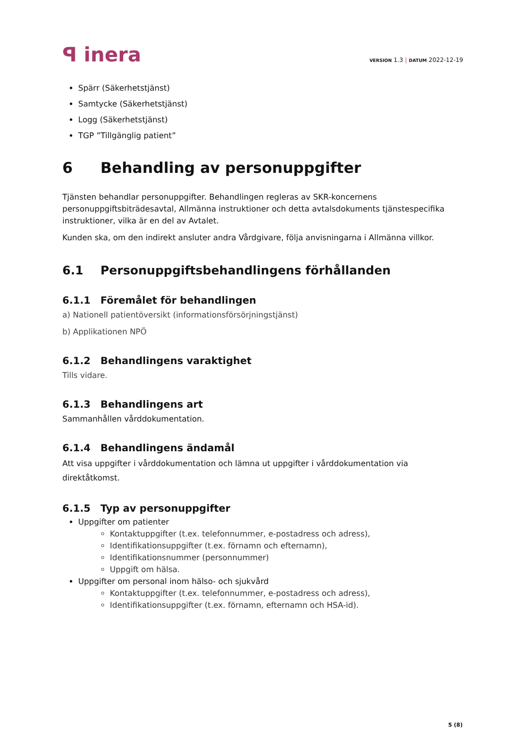ꟼ inera
VERSION 1.3 | DATUM 2022-12-19
Spärr (Säkerhetstjänst)
Samtycke (Säkerhetstjänst)
Logg (Säkerhetstjänst)
TGP ”Tillgänglig patient”
6 Behandling av personuppgifter
Tjänsten behandlar personuppgifter. Behandlingen regleras av SKR-koncernens personuppgiftsbiträdesavtal, Allmänna instruktioner och detta avtalsdokuments tjänstespecifika instruktioner, vilka är en del av Avtalet.
Kunden ska, om den indirekt ansluter andra Vårdgivare, följa anvisningarna i Allmänna villkor.
6.1 Personuppgiftsbehandlingens förhållanden
6.1.1 Föremålet för behandlingen
a) Nationell patientöversikt (informationsförsörjningstjänst)
b) Applikationen NPÖ
6.1.2 Behandlingens varaktighet
Tills vidare.
6.1.3 Behandlingens art
Sammanhållen vårddokumentation.
6.1.4 Behandlingens ändamål
Att visa uppgifter i vårddokumentation och lämna ut uppgifter i vårddokumentation via direktåtkomst.
6.1.5 Typ av personuppgifter
Uppgifter om patienter
Kontaktuppgifter (t.ex. telefonnummer, e-postadress och adress),
Identifikationsuppgifter (t.ex. förnamn och efternamn),
Identifikationsnummer (personnummer)
Uppgift om hälsa.
Uppgifter om personal inom hälso- och sjukvård
Kontaktuppgifter (t.ex. telefonnummer, e-postadress och adress),
Identifikationsuppgifter (t.ex. förnamn, efternamn och HSA-id).
5 (8)